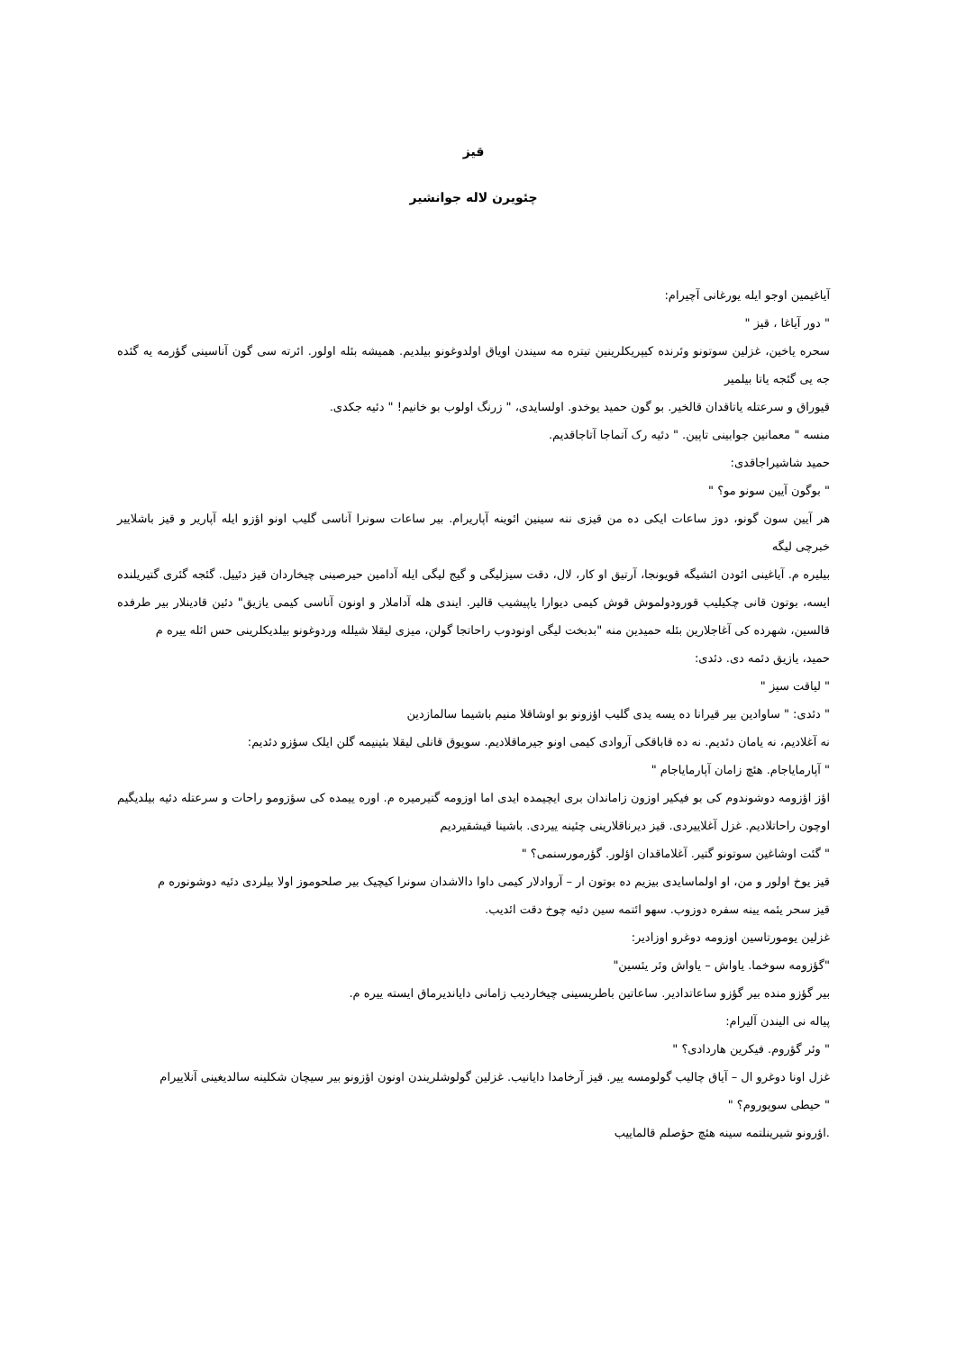قیز
چئویرن لاله جوانشیر
آیاغیمین اوجو ایله یورغانی آچیرام:
" دور آیاغا ، قیز "
سحره یاخین، غزلین سوتونو وئرنده کیپریکلرینین تیتره مه سیندن اویاق اولدوغونو بیلدیم. همیشه بئله اولور. ائرته سی گون آناسینی گؤرمه یه گئده جه یی گئجه یاتا بیلمیر
قیوراق و سرعتله یاتاقدان قالخیر. بو گون حمید یوخدو. اولسایدی، " زرنگ اولوب بو خانیم! " دئیه جکدی.
منسه " معمانین جوابینی تاپین. " دئیه رک آتماجا آتاجاقدیم.
حمید شاشیراجاقدی:
" بوگون آیین سونو مو؟ "
هر آیین سون گونو، دوز ساعات ایکی ده من قیزی ننه سینین ائوینه آپاریرام. بیر ساعات سونرا آناسی گلیب اونو اؤزو ایله آپاریر و قیز باشلاییر خبرچی لیگه
بیلیره م. آیاغینی ائودن ائشیگه قویونجا، آرتیق او کار، لال، دقت سیزلیگی و گیج لیگی ایله آدامین حیرصینی چیخاردان قیز دئییل. گئجه گئری گتیریلنده ایسه، بوتون قانی چکیلیب قورودولموش قوش کیمی دیوارا یاپیشیب قالیر. ایندی هله آداملار و اونون آناسی کیمی یازیق" دئین قادینلار بیر طرفده قالسین، شهرده کی آغاجلارین بئله حمیدین منه "بدبخت لیگی اونودوب راحاتجا گولن، میزی لیقلا شیلله وردوغونو بیلدیکلرینی حس ائله ییره م
حمید، یازیق دئمه دی. دئدی:
" لیاقت سیز "
" دئدی: " ساوادین بیر قیرانا ده یسه یدی گلیب اؤزونو بو اوشاقلا منیم باشیما سالمازدین
نه آغلادیم، نه یامان دئدیم. نه ده قاباقکی آروادی کیمی اونو جیرماقلادیم. سویوق قانلی لیقلا بئینیمه گلن ایلک سؤزو دئدیم:
" آپارمایاجام. هئچ زامان آپارمایاجام "
اؤز اؤزومه دوشوندوم کی بو فیکیر اوزون زاماندان بری ایچیمده ایدی اما اوزومه گتیرمیره م. اوره ییمده کی سؤزومو راحات و سرعتله دئیه بیلدیگیم اوچون راحاتلادیم. غزل آغلاییردی. قیز دیرناقلارینی چئینه ییردی. باشینا قیشقیردیم
" گئت اوشاغین سوتونو گتیر. آغلاماقدان اؤلور. گؤرمورسنمی؟ "
قیز یوخ اولور و من، او اولماسایدی بیزیم ده بوتون ار – آروادلار کیمی داوا دالاشدان سونرا کیچیک بیر صلحوموز اولا بیلردی دئیه دوشونوره م
قیز سحر یئمه یینه سفره دوزوب. سهو ائتمه سین دئیه چوخ دقت ائدیب.
غزلین یومورتاسین اوزومه دوغرو اوزادیر:
"گؤزومه سوخما. یاواش – یاواش وئر یئسین"
بیر گؤزو منده بیر گؤزو ساعاتدادیر. ساعاتین باطریسینی چیخاردیب زامانی دایاندیرماق ایسته ییره م.
پیاله نی الیندن آلیرام:
" وئر گؤروم. فیکرین هاردادی؟ "
غزل اونا دوغرو ال – آیاق چالیب گولومسه ییر. قیز آرخامدا دایانیب. غزلین گولوشلریندن اونون اؤزونو بیر سیچان شکلینه سالدیغینی آنلاییرام
" حیطی سوپوروم؟ "
.اؤرونو شیرینلتمه سینه هئچ حؤصلم قالماییب